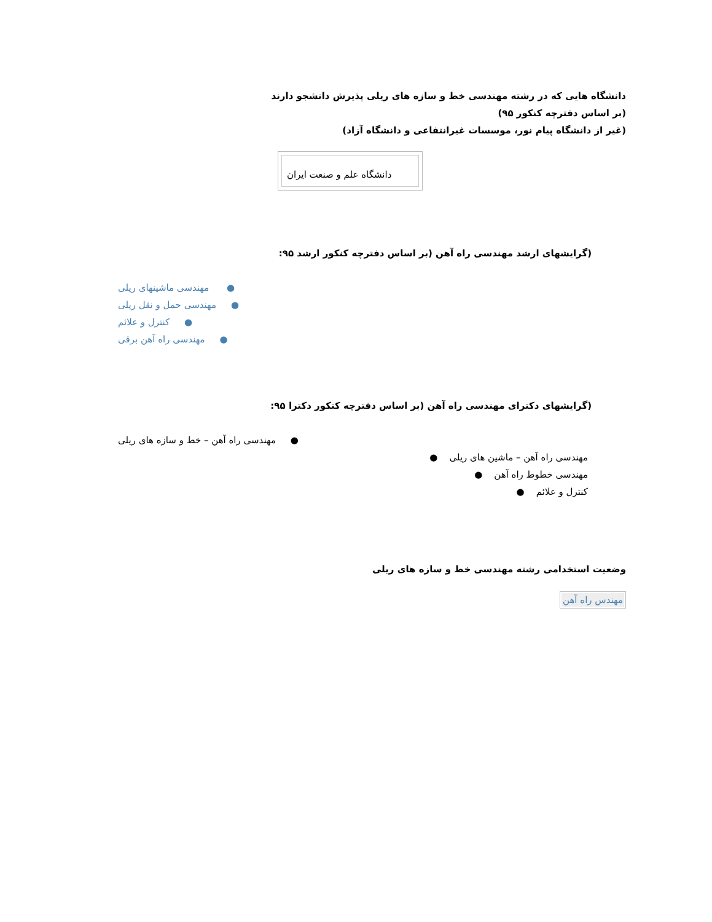دانشگاه هایی که در رشته مهندسی خط و سازه های ریلی پذیرش دانشجو دارند
(بر اساس دفترچه کنکور ۹۵)
(غیر از دانشگاه پیام نور، موسسات غیرانتفاعی و دانشگاه آزاد)
| دانشگاه علم و صنعت ایران |
(گرایشهای ارشد مهندسی راه آهن (بر اساس دفترچه کنکور ارشد ۹۵:
مهندسی ماشینهای ریلی ●
مهندسی حمل و نقل ریلی ●
کنترل و علائم ●
مهندسی راه آهن برقی ●
(گرایشهای دکترای مهندسی راه آهن (بر اساس دفترچه کنکور دکترا ۹۵:
مهندسی راه آهن – خط و سازه های ریلی ●
● مهندسی راه آهن – ماشین های ریلی
● مهندسی خطوط راه آهن
● کنترل و علائم
وضعیت استخدامی رشته مهندسی خط و سازه های ریلی
| مهندس راه آهن |